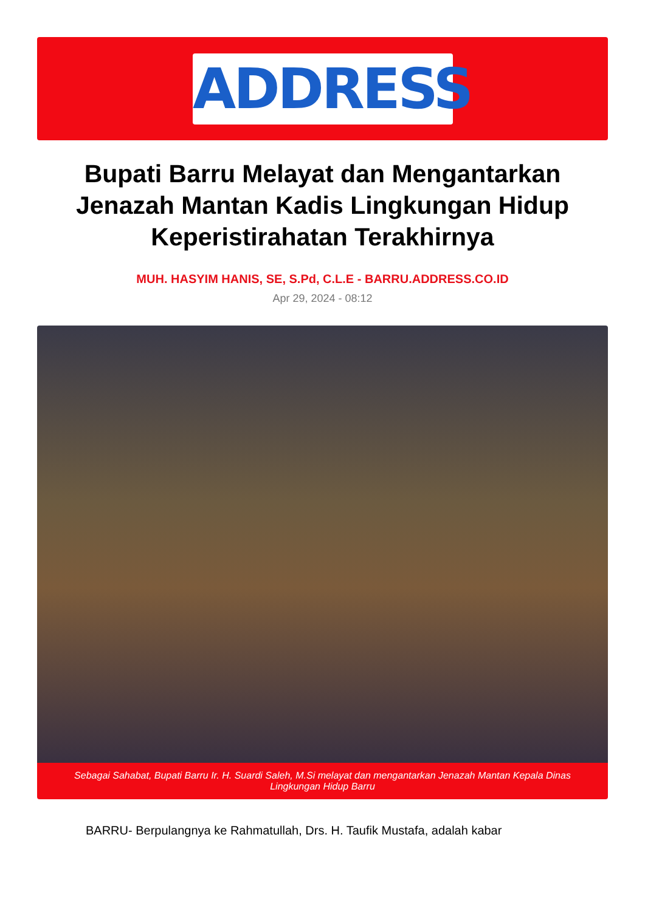ADDRESS
Bupati Barru Melayat dan Mengantarkan Jenazah Mantan Kadis Lingkungan Hidup Keperistirahatan Terakhirnya
MUH. HASYIM HANIS, SE, S.Pd, C.L.E - BARRU.ADDRESS.CO.ID
Apr 29, 2024 - 08:12
Sebagai Sahabat, Bupati Barru Ir. H. Suardi Saleh, M.Si melayat dan mengantarkan Jenazah Mantan Kepala Dinas Lingkungan Hidup Barru
BARRU- Berpulangnya ke Rahmatullah, Drs. H. Taufik Mustafa, adalah kabar